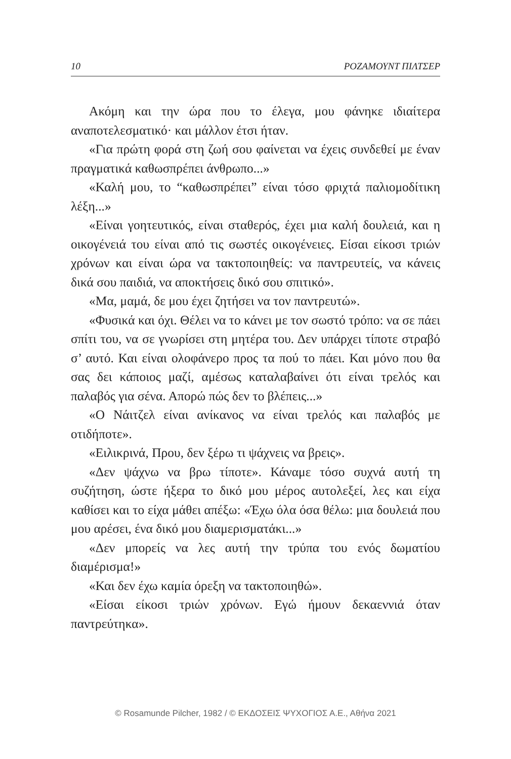10 ΡΟΖΑΜΟΥΝΤ ΠΙΛΤΣΕΡ
Ακόμη και την ώρα που το έλεγα, μου φάνηκε ιδιαίτερα αναποτελεσματικό· και μάλλον έτσι ήταν.
«Για πρώτη φορά στη ζωή σου φαίνεται να έχεις συνδεθεί με έναν πραγματικά καθωσπρέπει άνθρωπο...»
«Καλή μου, το “καθωσπρέπει” είναι τόσο φριχτά παλιομοδίτικη λέξη...»
«Είναι γοητευτικός, είναι σταθερός, έχει μια καλή δουλειά, και η οικογένειά του είναι από τις σωστές οικογένειες. Είσαι είκοσι τριών χρόνων και είναι ώρα να τακτοποιηθείς: να παντρευτείς, να κάνεις δικά σου παιδιά, να αποκτήσεις δικό σου σπιτικό».
«Μα, μαμά, δε μου έχει ζητήσει να τον παντρευτώ».
«Φυσικά και όχι. Θέλει να το κάνει με τον σωστό τρόπο: να σε πάει σπίτι του, να σε γνωρίσει στη μητέρα του. Δεν υπάρχει τίποτε στραβό σ’ αυτό. Και είναι ολοφάνερο προς τα πού το πάει. Και μόνο που θα σας δει κάποιος μαζί, αμέσως καταλαβαίνει ότι είναι τρελός και παλαβός για σένα. Απορώ πώς δεν το βλέπεις...»
«Ο Νάιτζελ είναι ανίκανος να είναι τρελός και παλαβός με οτιδήποτε».
«Ειλικρινά, Πρου, δεν ξέρω τι ψάχνεις να βρεις».
«Δεν ψάχνω να βρω τίποτε». Κάναμε τόσο συχνά αυτή τη συζήτηση, ώστε ήξερα το δικό μου μέρος αυτολεξεί, λες και είχα καθίσει και το είχα μάθει απέξω: «Έχω όλα όσα θέλω: μια δουλειά που μου αρέσει, ένα δικό μου διαμερισματάκι...»
«Δεν μπορείς να λες αυτή την τρύπα του ενός δωματίου διαμέρισμα!»
«Και δεν έχω καμία όρεξη να τακτοποιηθώ».
«Είσαι είκοσι τριών χρόνων. Εγώ ήμουν δεκαεννιά όταν παντρεύτηκα».
© Rosamunde Pilcher, 1982 / © ΕΚΔΟΣΕΙΣ ΨΥΧΟΓΙΟΣ Α.Ε., Αθήνα 2021